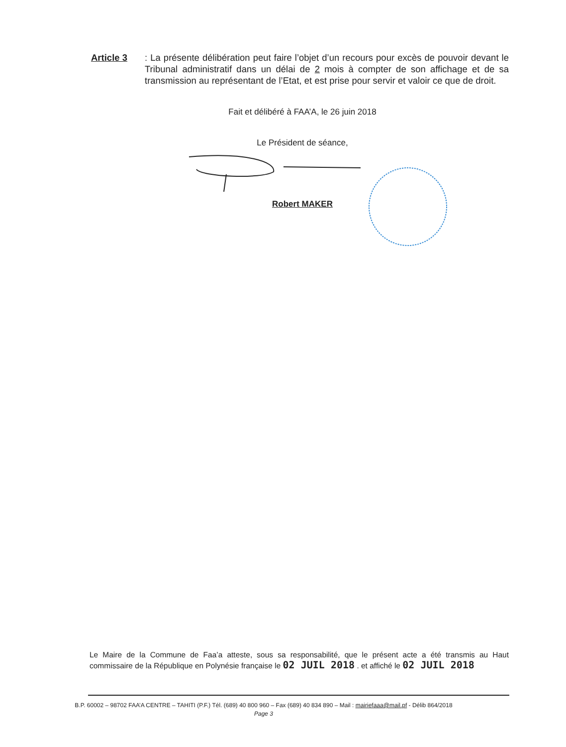Article 3 : La présente délibération peut faire l’objet d’un recours pour excès de pouvoir devant le Tribunal administratif dans un délai de 2 mois à compter de son affichage et de sa transmission au représentant de l’Etat, et est prise pour servir et valoir ce que de droit.
Fait et délibéré à FAA’A, le 26 juin 2018
Le Président de séance,
Robert MAKER
Le Maire de la Commune de Faa’a atteste, sous sa responsabilité, que le présent acte a été transmis au Haut commissaire de la République en Polynésie française le 02 JUIL 2018 . et affiché le 02 JUIL 2018
B.P. 60002 – 98702 FAA’A CENTRE – TAHITI (P.F.) Tél. (689) 40 800 960 – Fax (689) 40 834 890 – Mail : mairiefaaa@mail.pf - Délib 864/2018
Page 3